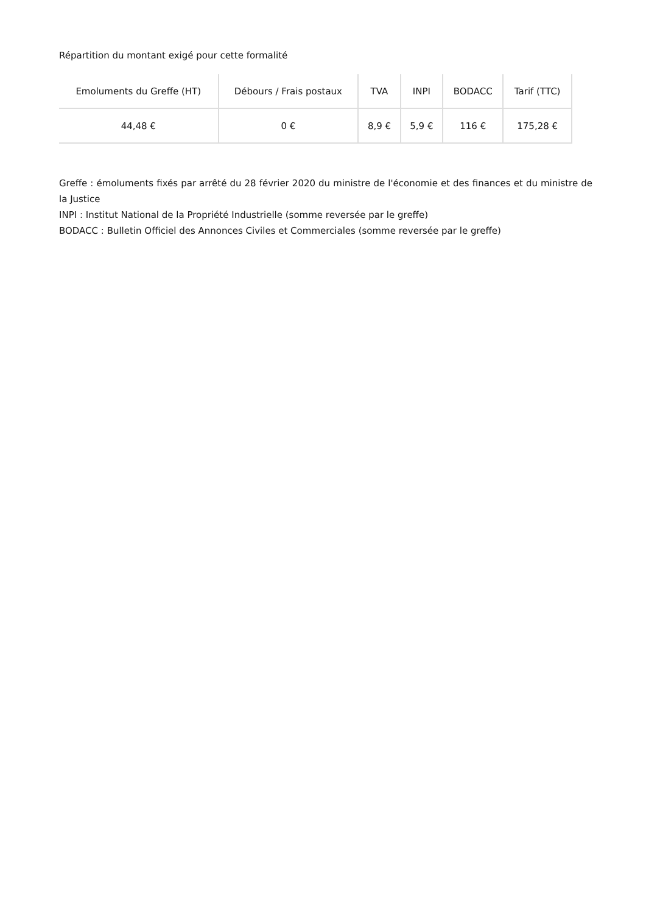Répartition du montant exigé pour cette formalité
| Emoluments du Greffe (HT) | Débours / Frais postaux | TVA | INPI | BODACC | Tarif (TTC) |
| --- | --- | --- | --- | --- | --- |
| 44,48 € | 0 € | 8,9 € | 5,9 € | 116 € | 175,28 € |
Greffe : émoluments fixés par arrêté du 28 février 2020 du ministre de l'économie et des finances et du ministre de la Justice
INPI : Institut National de la Propriété Industrielle (somme reversée par le greffe)
BODACC : Bulletin Officiel des Annonces Civiles et Commerciales (somme reversée par le greffe)